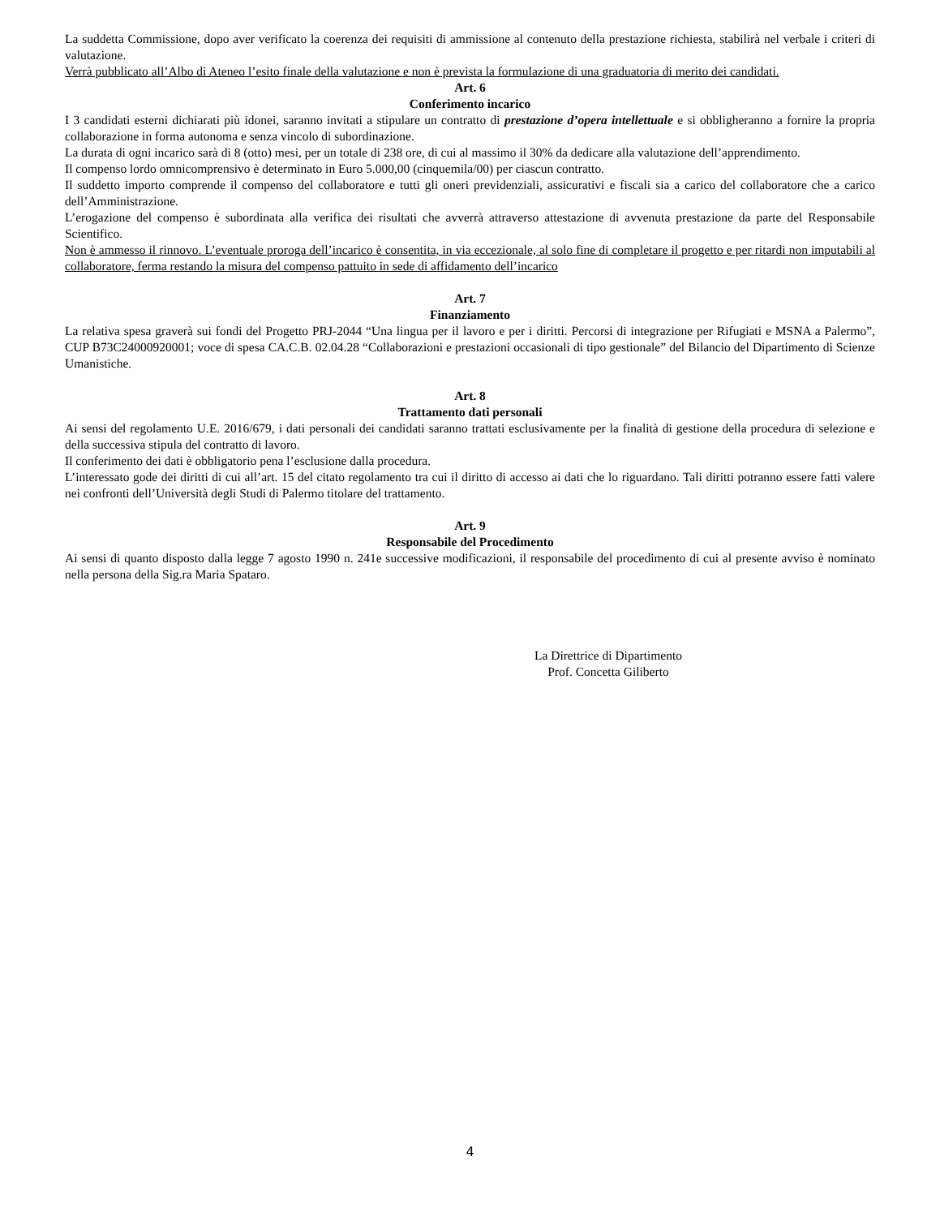La suddetta Commissione, dopo aver verificato la coerenza dei requisiti di ammissione al contenuto della prestazione richiesta, stabilirà nel verbale i criteri di valutazione.
Verrà pubblicato all’Albo di Ateneo l’esito finale della valutazione e non è prevista la formulazione di una graduatoria di merito dei candidati.
Art. 6
Conferimento incarico
I 3 candidati esterni dichiarati più idonei, saranno invitati a stipulare un contratto di prestazione d’opera intellettuale e si obbligheranno a fornire la propria collaborazione in forma autonoma e senza vincolo di subordinazione.
La durata di ogni incarico sarà di 8 (otto) mesi, per un totale di 238 ore, di cui al massimo il 30% da dedicare alla valutazione dell’apprendimento.
Il compenso lordo omnicomprensivo è determinato in Euro 5.000,00 (cinquemila/00) per ciascun contratto.
Il suddetto importo comprende il compenso del collaboratore e tutti gli oneri previdenziali, assicurativi e fiscali sia a carico del collaboratore che a carico dell’Amministrazione.
L’erogazione del compenso è subordinata alla verifica dei risultati che avverrà attraverso attestazione di avvenuta prestazione da parte del Responsabile Scientifico.
Non è ammesso il rinnovo. L’eventuale proroga dell’incarico è consentita, in via eccezionale, al solo fine di completare il progetto e per ritardi non imputabili al collaboratore, ferma restando la misura del compenso pattuito in sede di affidamento dell’incarico
Art. 7
Finanziamento
La relativa spesa graverà sui fondi del Progetto PRJ-2044 “Una lingua per il lavoro e per i diritti. Percorsi di integrazione per Rifugiati e MSNA a Palermo”, CUP B73C24000920001; voce di spesa CA.C.B. 02.04.28 “Collaborazioni e prestazioni occasionali di tipo gestionale” del Bilancio del Dipartimento di Scienze Umanistiche.
Art. 8
Trattamento dati personali
Ai sensi del regolamento U.E. 2016/679, i dati personali dei candidati saranno trattati esclusivamente per la finalità di gestione della procedura di selezione e della successiva stipula del contratto di lavoro.
Il conferimento dei dati è obbligatorio pena l’esclusione dalla procedura.
L’interessato gode dei diritti di cui all’art. 15 del citato regolamento tra cui il diritto di accesso ai dati che lo riguardano. Tali diritti potranno essere fatti valere nei confronti dell’Università degli Studi di Palermo titolare del trattamento.
Art. 9
Responsabile del Procedimento
Ai sensi di quanto disposto dalla legge 7 agosto 1990 n. 241e successive modificazioni, il responsabile del procedimento di cui al presente avviso è nominato nella persona della Sig.ra Maria Spataro.
La Direttrice di Dipartimento
Prof. Concetta Giliberto
4